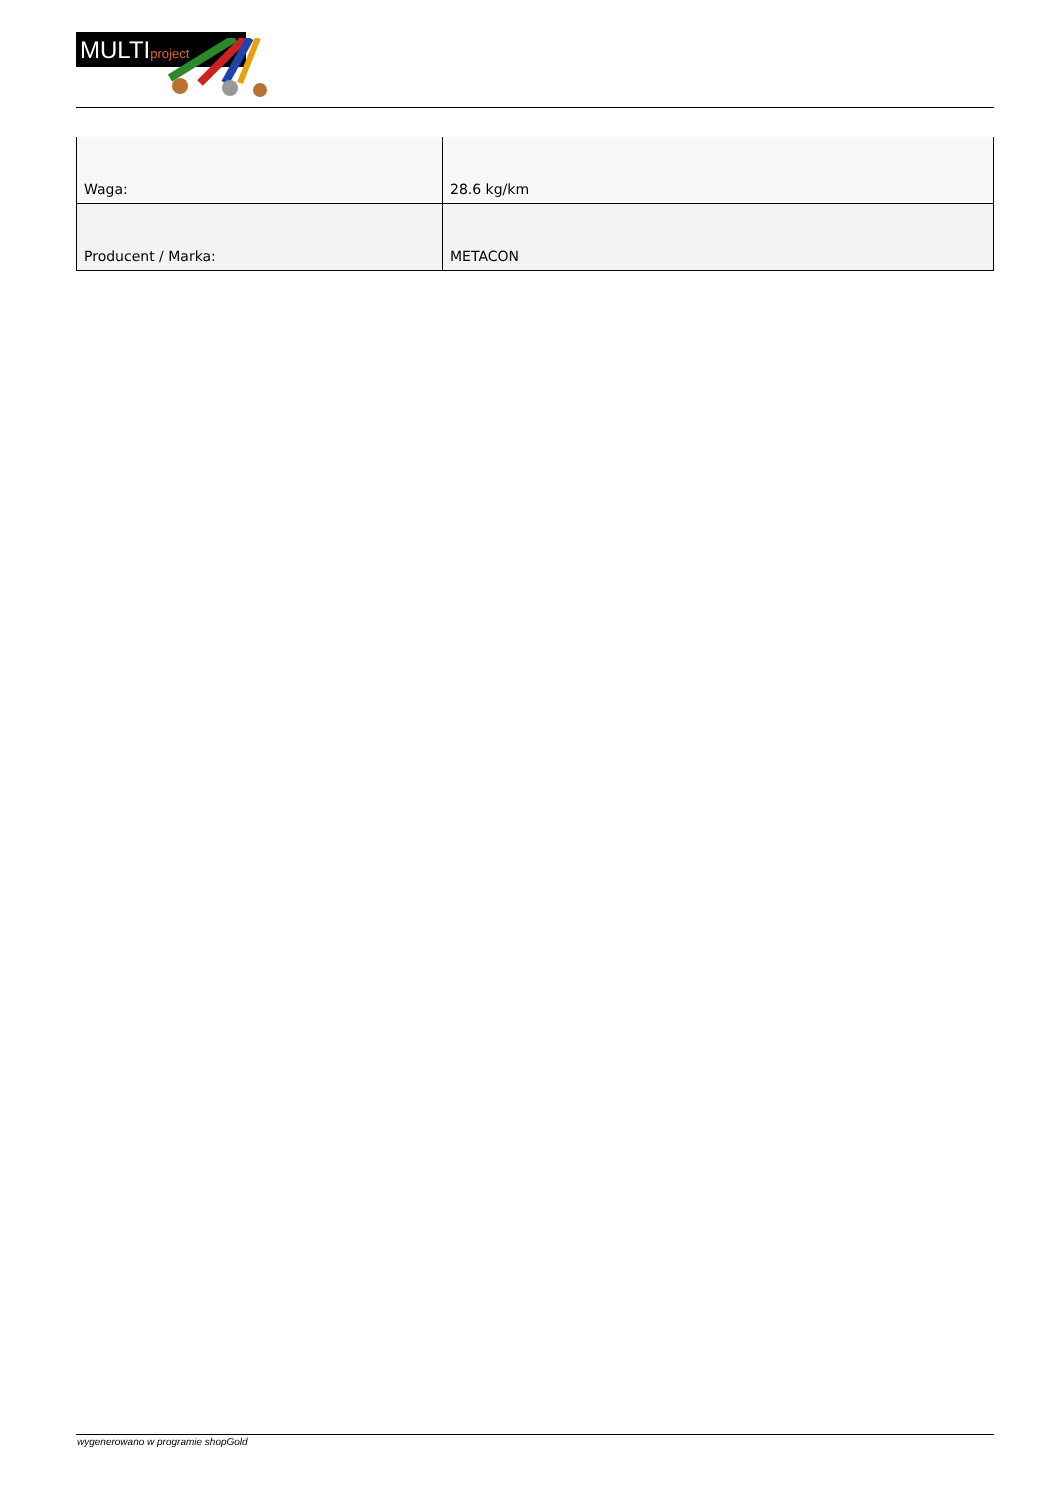MULTIproject
| Waga: | 28.6 kg/km |
| Producent / Marka: | METACON |
wygenerowano w programie shopGold